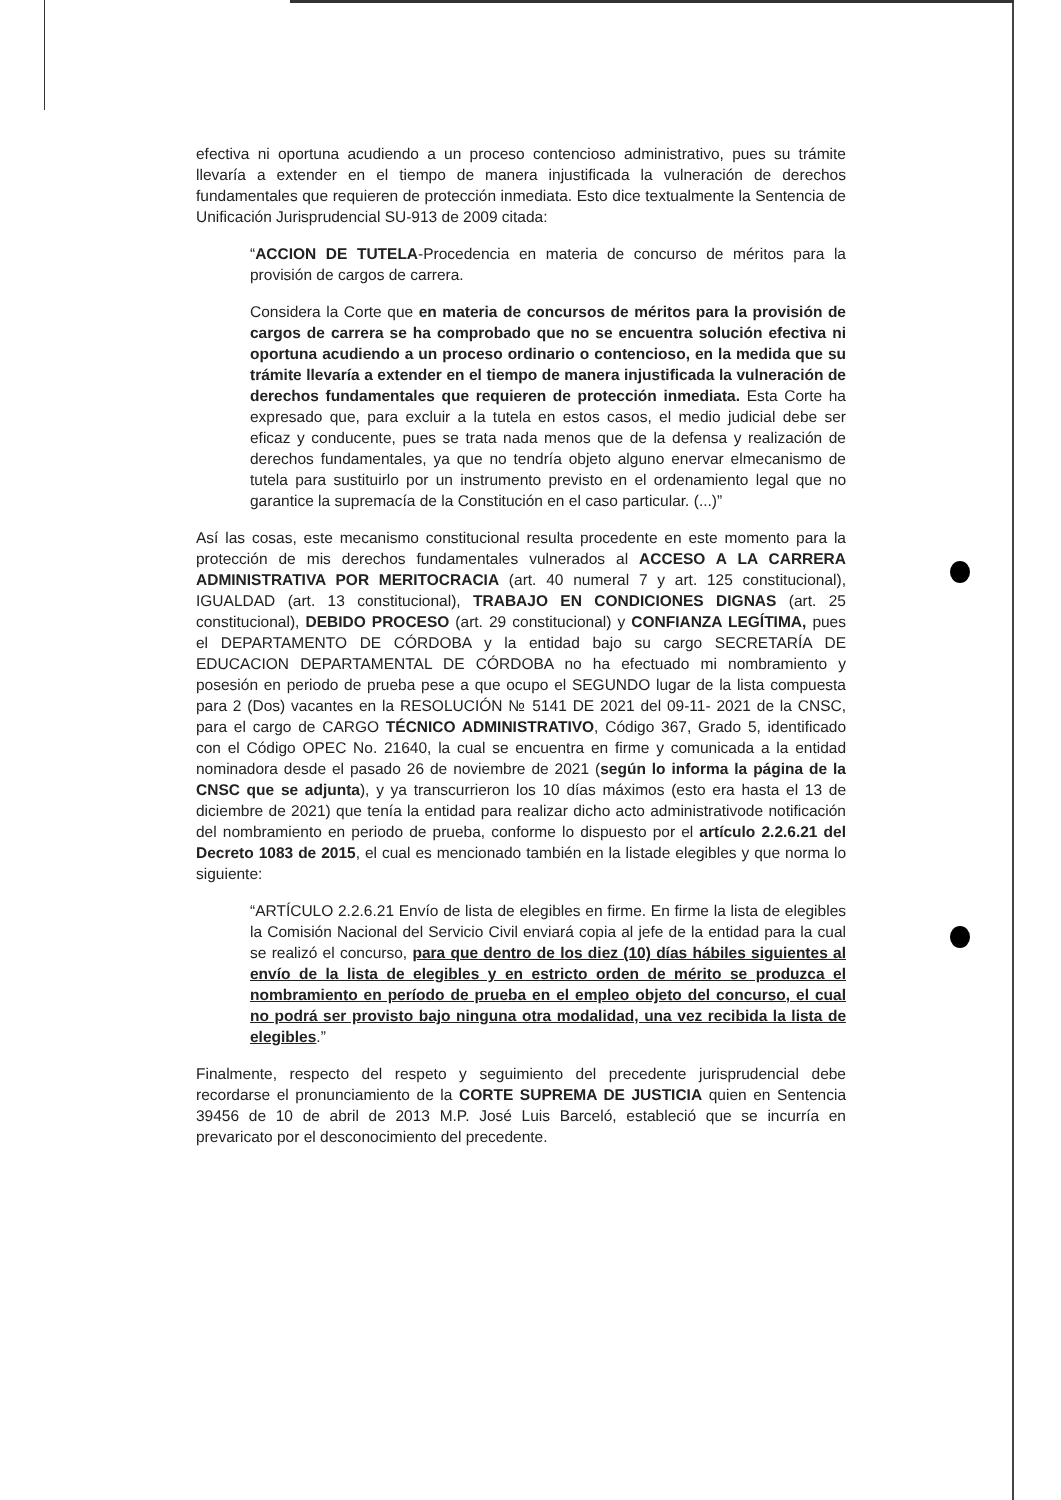efectiva ni oportuna acudiendo a un proceso contencioso administrativo, pues su trámite llevaría a extender en el tiempo de manera injustificada la vulneración de derechos fundamentales que requieren de protección inmediata. Esto dice textualmente la Sentencia de Unificación Jurisprudencial SU-913 de 2009 citada:
“ACCION DE TUTELA-Procedencia en materia de concurso de méritos para la provisión de cargos de carrera.
Considera la Corte que en materia de concursos de méritos para la provisión de cargos de carrera se ha comprobado que no se encuentra solución efectiva ni oportuna acudiendo a un proceso ordinario o contencioso, en la medida que su trámite llevaría a extender en el tiempo de manera injustificada la vulneración de derechos fundamentales que requieren de protección inmediata. Esta Corte ha expresado que, para excluir a la tutela en estos casos, el medio judicial debe ser eficaz y conducente, pues se trata nada menos que de la defensa y realización de derechos fundamentales, ya que no tendría objeto alguno enervar elmecanismo de tutela para sustituirlo por un instrumento previsto en el ordenamiento legal que no garantice la supremacía de la Constitución en el caso particular. (...)”
Así las cosas, este mecanismo constitucional resulta procedente en este momento para la protección de mis derechos fundamentales vulnerados al ACCESO A LA CARRERA ADMINISTRATIVA POR MERITOCRACIA (art. 40 numeral 7 y art. 125 constitucional), IGUALDAD (art. 13 constitucional), TRABAJO EN CONDICIONES DIGNAS (art. 25 constitucional), DEBIDO PROCESO (art. 29 constitucional) y CONFIANZA LEGÍTIMA, pues el DEPARTAMENTO DE CÓRDOBA y la entidad bajo su cargo SECRETARÍA DE EDUCACION DEPARTAMENTAL DE CÓRDOBA no ha efectuado mi nombramiento y posesión en periodo de prueba pese a que ocupo el SEGUNDO lugar de la lista compuesta para 2 (Dos) vacantes en la RESOLUCIÓN № 5141 DE 2021 del 09-11- 2021 de la CNSC, para el cargo de CARGO TÉCNICO ADMINISTRATIVO, Código 367, Grado 5, identificado con el Código OPEC No. 21640, la cual se encuentra en firme y comunicada a la entidad nominadora desde el pasado 26 de noviembre de 2021 (según lo informa la página de la CNSC que se adjunta), y ya transcurrieron los 10 días máximos (esto era hasta el 13 de diciembre de 2021) que tenía la entidad para realizar dicho acto administrativode notificación del nombramiento en periodo de prueba, conforme lo dispuesto por el artículo 2.2.6.21 del Decreto 1083 de 2015, el cual es mencionado también en la listade elegibles y que norma lo siguiente:
“ARTÍCULO 2.2.6.21 Envío de lista de elegibles en firme. En firme la lista de elegibles la Comisión Nacional del Servicio Civil enviará copia al jefe de la entidad para la cual se realizó el concurso, para que dentro de los diez (10) días hábiles siguientes al envío de la lista de elegibles y en estricto orden de mérito se produzca el nombramiento en período de prueba en el empleo objeto del concurso, el cual no podrá ser provisto bajo ninguna otra modalidad, una vez recibida la lista de elegibles.”
Finalmente, respecto del respeto y seguimiento del precedente jurisprudencial debe recordarse el pronunciamiento de la CORTE SUPREMA DE JUSTICIA quien en Sentencia 39456 de 10 de abril de 2013 M.P. José Luis Barceló, estableció que se incurría en prevaricato por el desconocimiento del precedente.